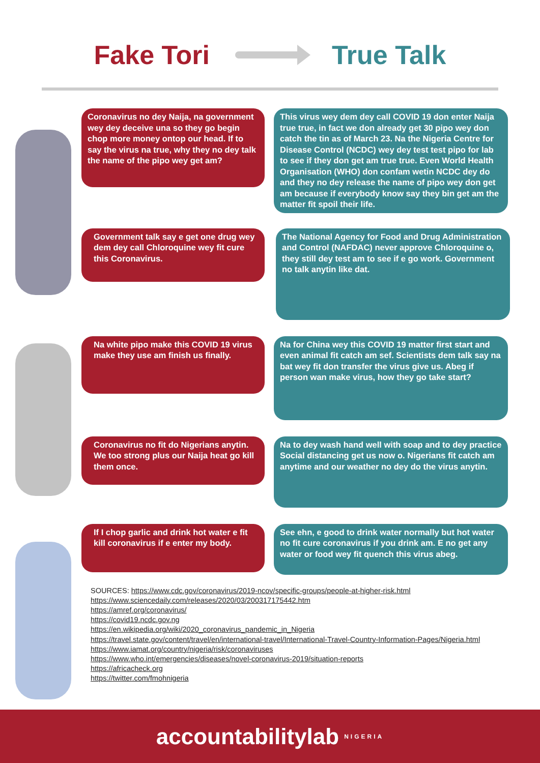Fake Tori True Talk
Coronavirus no dey Naija, na government wey dey deceive una so they go begin chop more money ontop our head. If to say the virus na true, why they no dey talk the name of the pipo wey get am?
This virus wey dem dey call COVID 19 don enter Naija true true, in fact we don already get 30 pipo wey don catch the tin as of March 23. Na the Nigeria Centre for Disease Control (NCDC) wey dey test test pipo for lab to see if they don get am true true. Even World Health Organisation (WHO) don confam wetin NCDC dey do and they no dey release the name of pipo wey don get am because if everybody know say they bin get am the matter fit spoil their life.
Government talk say e get one drug wey dem dey call Chloroquine wey fit cure this Coronavirus.
The National Agency for Food and Drug Administration and Control (NAFDAC) never approve Chloroquine o, they still dey test am to see if e go work. Government no talk anytin like dat.
Na white pipo make this COVID 19 virus make they use am finish us finally.
Na for China wey this COVID 19 matter first start and even animal fit catch am sef. Scientists dem talk say na bat wey fit don transfer the virus give us. Abeg if person wan make virus, how they go take start?
Coronavirus no fit do Nigerians anytin. We too strong plus our Naija heat go kill them once.
Na to dey wash hand well with soap and to dey practice Social distancing get us now o. Nigerians fit catch am anytime and our weather no dey do the virus anytin.
If I chop garlic and drink hot water e fit kill coronavirus if e enter my body.
See ehn, e good to drink water normally but hot water no fit cure coronavirus if you drink am. E no get any water or food wey fit quench this virus abeg.
SOURCES: https://www.cdc.gov/coronavirus/2019-ncov/specific-groups/people-at-higher-risk.html
https://www.sciencedaily.com/releases/2020/03/200317175442.htm
https://amref.org/coronavirus/
https://covid19.ncdc.gov.ng
https://en.wikipedia.org/wiki/2020_coronavirus_pandemic_in_Nigeria
https://travel.state.gov/content/travel/en/international-travel/International-Travel-Country-Information-Pages/Nigeria.html
https://www.iamat.org/country/nigeria/risk/coronaviruses
https://www.who.int/emergencies/diseases/novel-coronavirus-2019/situation-reports
https://africacheck.org
https://twitter.com/fmohnigeria
accountabilitylab NIGERIA